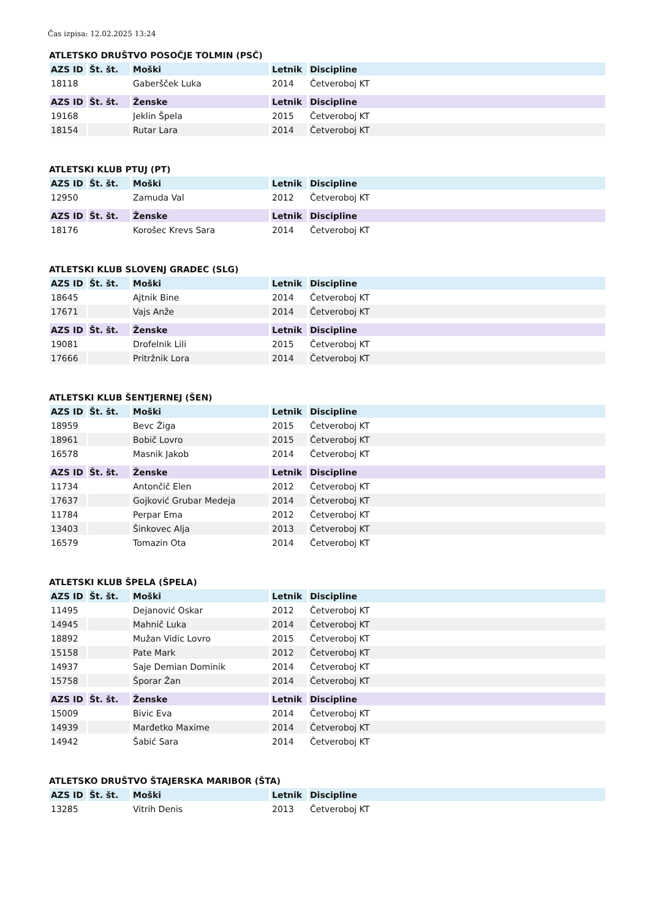Čas izpisa: 12.02.2025 13:24
ATLETSKO DRUŠTVO POSOČJE TOLMIN (PSČ)
| AZS ID | Št. št. | Moški | Letnik | Discipline |
| --- | --- | --- | --- | --- |
| 18118 | | Gaberšček Luka | 2014 | Četveroboj KT |
| AZS ID | Št. št. | Ženske | Letnik | Discipline |
| --- | --- | --- | --- | --- |
| 19168 | | Jeklin Špela | 2015 | Četveroboj KT |
| 18154 | | Rutar Lara | 2014 | Četveroboj KT |
ATLETSKI KLUB PTUJ (PT)
| AZS ID | Št. št. | Moški | Letnik | Discipline |
| --- | --- | --- | --- | --- |
| 12950 | | Zamuda Val | 2012 | Četveroboj KT |
| AZS ID | Št. št. | Ženske | Letnik | Discipline |
| --- | --- | --- | --- | --- |
| 18176 | | Korošec Krevs Sara | 2014 | Četveroboj KT |
ATLETSKI KLUB SLOVENJ GRADEC (SLG)
| AZS ID | Št. št. | Moški | Letnik | Discipline |
| --- | --- | --- | --- | --- |
| 18645 | | Ajtnik Bine | 2014 | Četveroboj KT |
| 17671 | | Vajs Anže | 2014 | Četveroboj KT |
| AZS ID | Št. št. | Ženske | Letnik | Discipline |
| --- | --- | --- | --- | --- |
| 19081 | | Drofelnik Lili | 2015 | Četveroboj KT |
| 17666 | | Pritržnik Lora | 2014 | Četveroboj KT |
ATLETSKI KLUB ŠENTJERNEJ (ŠEN)
| AZS ID | Št. št. | Moški | Letnik | Discipline |
| --- | --- | --- | --- | --- |
| 18959 | | Bevc Žiga | 2015 | Četveroboj KT |
| 18961 | | Bobič Lovro | 2015 | Četveroboj KT |
| 16578 | | Masnik Jakob | 2014 | Četveroboj KT |
| AZS ID | Št. št. | Ženske | Letnik | Discipline |
| --- | --- | --- | --- | --- |
| 11734 | | Antončič Elen | 2012 | Četveroboj KT |
| 17637 | | Gojković Grubar Medeja | 2014 | Četveroboj KT |
| 11784 | | Perpar Ema | 2012 | Četveroboj KT |
| 13403 | | Šinkovec Alja | 2013 | Četveroboj KT |
| 16579 | | Tomazin Ota | 2014 | Četveroboj KT |
ATLETSKI KLUB ŠPELA (ŠPELA)
| AZS ID | Št. št. | Moški | Letnik | Discipline |
| --- | --- | --- | --- | --- |
| 11495 | | Dejanović Oskar | 2012 | Četveroboj KT |
| 14945 | | Mahnič Luka | 2014 | Četveroboj KT |
| 18892 | | Mužan Vidic Lovro | 2015 | Četveroboj KT |
| 15158 | | Pate Mark | 2012 | Četveroboj KT |
| 14937 | | Saje Demian Dominik | 2014 | Četveroboj KT |
| 15758 | | Šporar Žan | 2014 | Četveroboj KT |
| AZS ID | Št. št. | Ženske | Letnik | Discipline |
| --- | --- | --- | --- | --- |
| 15009 | | Bivic Eva | 2014 | Četveroboj KT |
| 14939 | | Marđetko Maxime | 2014 | Četveroboj KT |
| 14942 | | Šabić Sara | 2014 | Četveroboj KT |
ATLETSKO DRUŠTVO ŠTAJERSKA MARIBOR (ŠTA)
| AZS ID | Št. št. | Moški | Letnik | Discipline |
| --- | --- | --- | --- | --- |
| 13285 | | Vitrih Denis | 2013 | Četveroboj KT |